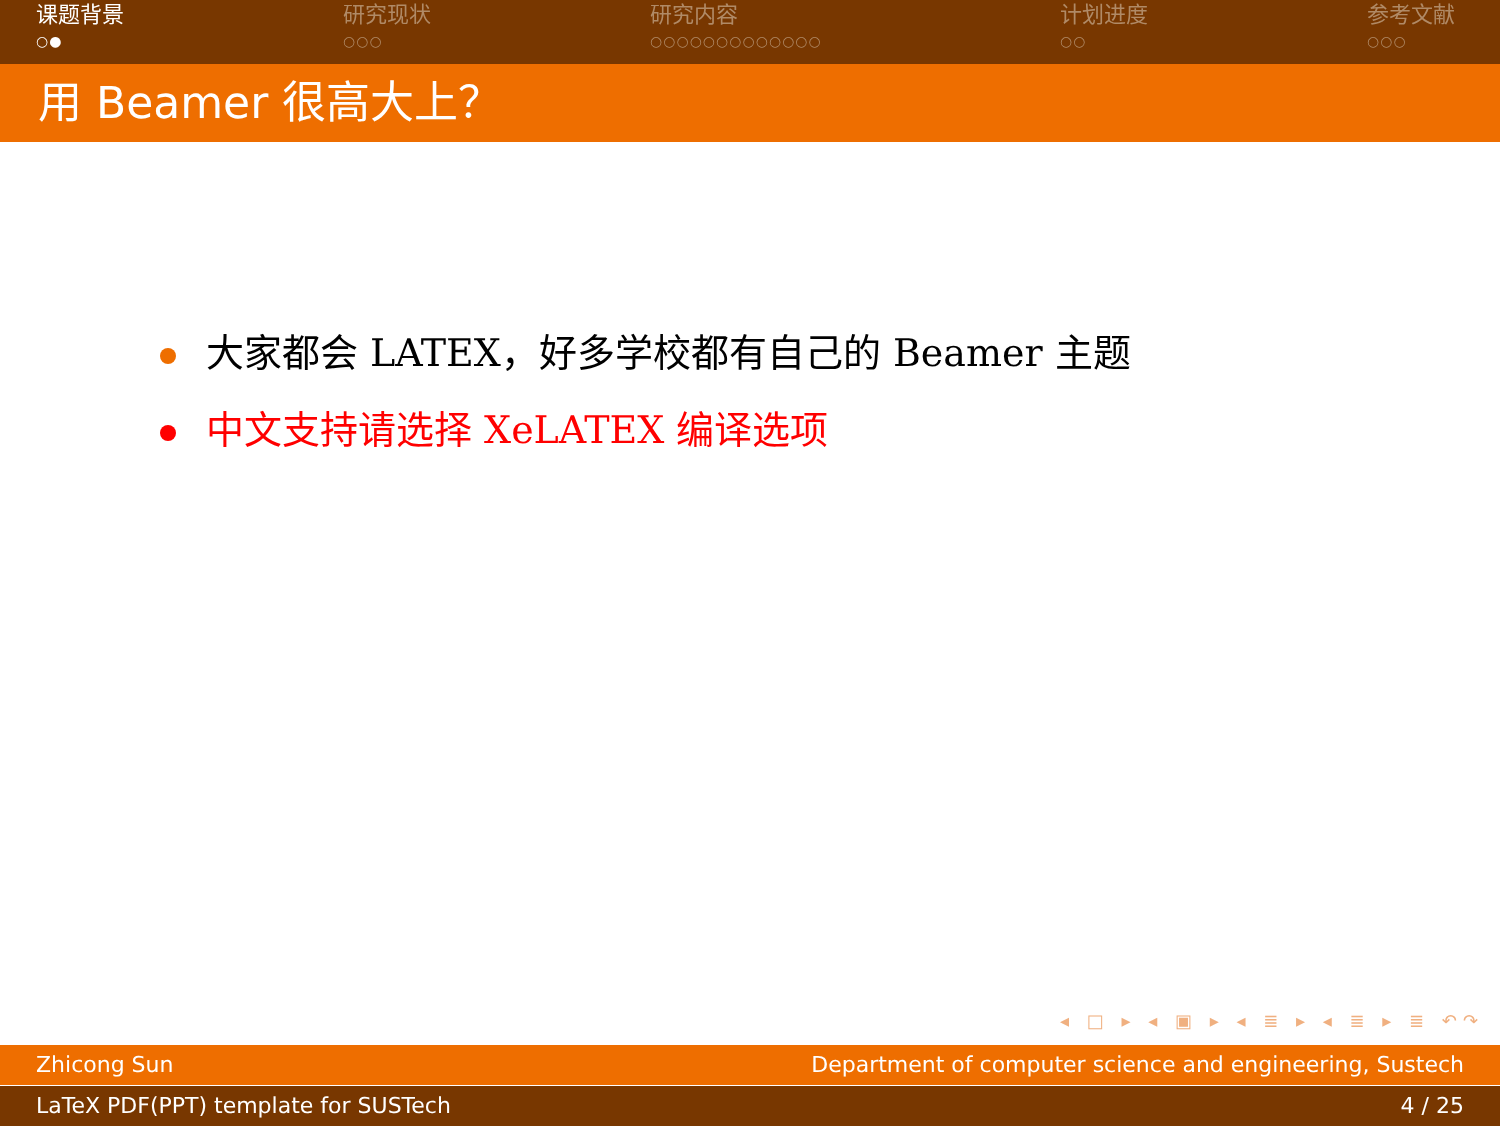课题背景
○●
研究现状
○○○
研究内容
○○○○○○○○○○○○○
计划进度
○○
参考文献
○○○
用 Beamer 很高大上？
大家都会 LATEX，好多学校都有自己的 Beamer 主题
中文支持请选择 XeLATEX 编译选项
◂ □ ▸ ◂ ▣ ▸ ◂ ≣ ▸ ◂ ≣ ▸ ≣ ↶↷
Zhicong Sun Department of computer science and engineering, Sustech
LaTeX PDF(PPT) template for SUSTech 4 / 25